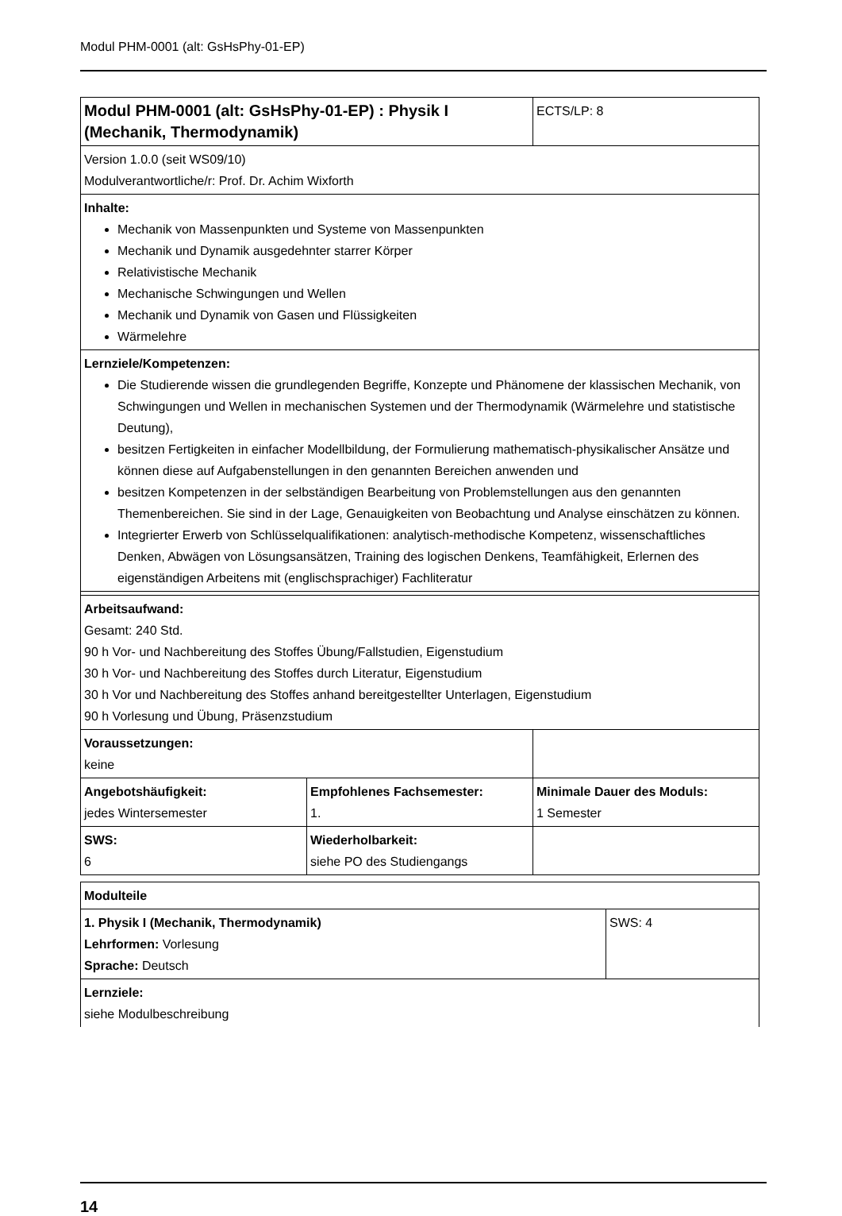Modul PHM-0001 (alt: GsHsPhy-01-EP)
| Modul PHM-0001 (alt: GsHsPhy-01-EP) : Physik I (Mechanik, Thermodynamik) | | ECTS/LP: 8 |
| Version 1.0.0 (seit WS09/10) Modulverantwortliche/r: Prof. Dr. Achim Wixforth | | |
| Inhalte: Mechanik von Massenpunkten und Systeme von Massenpunkten Mechanik und Dynamik ausgedehnter starrer Körper Relativistische Mechanik Mechanische Schwingungen und Wellen Mechanik und Dynamik von Gasen und Flüssigkeiten Wärmelehre | | |
| Lernziele/Kompetenzen: Die Studierende wissen die grundlegenden Begriffe, Konzepte und Phänomene der klassischen Mechanik, von Schwingungen und Wellen in mechanischen Systemen und der Thermodynamik (Wärmelehre und statistische Deutung), besitzen Fertigkeiten in einfacher Modellbildung, der Formulierung mathematisch-physikalischer Ansätze und können diese auf Aufgabenstellungen in den genannten Bereichen anwenden und besitzen Kompetenzen in der selbständigen Bearbeitung von Problemstellungen aus den genannten Themenbereichen. Sie sind in der Lage, Genauigkeiten von Beobachtung und Analyse einschätzen zu können. Integrierter Erwerb von Schlüsselqualifikationen: analytisch-methodische Kompetenz, wissenschaftliches Denken, Abwägen von Lösungsansätzen, Training des logischen Denkens, Teamfähigkeit, Erlernen des eigenständigen Arbeitens mit (englischsprachiger) Fachliteratur | | |
| Arbeitsaufwand: Gesamt: 240 Std. 90 h Vor- und Nachbereitung des Stoffes Übung/Fallstudien, Eigenstudium 30 h Vor- und Nachbereitung des Stoffes durch Literatur, Eigenstudium 30 h Vor und Nachbereitung des Stoffes anhand bereitgestellter Unterlagen, Eigenstudium 90 h Vorlesung und Übung, Präsenzstudium | | |
| Voraussetzungen: keine | | |
| Angebotshäufigkeit: jedes Wintersemester | Empfohlenes Fachsemester: 1. | Minimale Dauer des Moduls: 1 Semester |
| SWS: 6 | Wiederholbarkeit: siehe PO des Studiengangs | |
| Modulteile | |
| 1. Physik I (Mechanik, Thermodynamik) Lehrformen: Vorlesung Sprache: Deutsch | SWS: 4 |
| Lernziele: siehe Modulbeschreibung | |
14